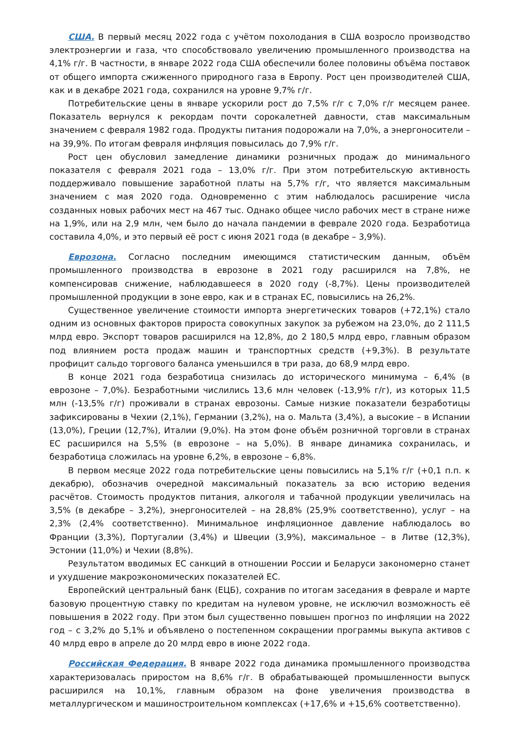США. В первый месяц 2022 года с учётом похолодания в США возросло производство электроэнергии и газа, что способствовало увеличению промышленного производства на 4,1% г/г. В частности, в январе 2022 года США обеспечили более половины объёма поставок от общего импорта сжиженного природного газа в Европу. Рост цен производителей США, как и в декабре 2021 года, сохранился на уровне 9,7% г/г.
Потребительские цены в январе ускорили рост до 7,5% г/г с 7,0% г/г месяцем ранее. Показатель вернулся к рекордам почти сорокалетней давности, став максимальным значением с февраля 1982 года. Продукты питания подорожали на 7,0%, а энергоносители – на 39,9%. По итогам февраля инфляция повысилась до 7,9% г/г.
Рост цен обусловил замедление динамики розничных продаж до минимального показателя с февраля 2021 года – 13,0% г/г. При этом потребительскую активность поддерживало повышение заработной платы на 5,7% г/г, что является максимальным значением с мая 2020 года. Одновременно с этим наблюдалось расширение числа созданных новых рабочих мест на 467 тыс. Однако общее число рабочих мест в стране ниже на 1,9%, или на 2,9 млн, чем было до начала пандемии в феврале 2020 года. Безработица составила 4,0%, и это первый её рост с июня 2021 года (в декабре – 3,9%).
Еврозона. Согласно последним имеющимся статистическим данным, объём промышленного производства в еврозоне в 2021 году расширился на 7,8%, не компенсировав снижение, наблюдавшееся в 2020 году (-8,7%). Цены производителей промышленной продукции в зоне евро, как и в странах ЕС, повысились на 26,2%.
Существенное увеличение стоимости импорта энергетических товаров (+72,1%) стало одним из основных факторов прироста совокупных закупок за рубежом на 23,0%, до 2 111,5 млрд евро. Экспорт товаров расширился на 12,8%, до 2 180,5 млрд евро, главным образом под влиянием роста продаж машин и транспортных средств (+9,3%). В результате профицит сальдо торгового баланса уменьшился в три раза, до 68,9 млрд евро.
В конце 2021 года безработица снизилась до исторического минимума – 6,4% (в еврозоне – 7,0%). Безработными числились 13,6 млн человек (-13,9% г/г), из которых 11,5 млн (-13,5% г/г) проживали в странах еврозоны. Самые низкие показатели безработицы зафиксированы в Чехии (2,1%), Германии (3,2%), на о. Мальта (3,4%), а высокие – в Испании (13,0%), Греции (12,7%), Италии (9,0%). На этом фоне объём розничной торговли в странах ЕС расширился на 5,5% (в еврозоне – на 5,0%). В январе динамика сохранилась, и безработица сложилась на уровне 6,2%, в еврозоне – 6,8%.
В первом месяце 2022 года потребительские цены повысились на 5,1% г/г (+0,1 п.п. к декабрю), обозначив очередной максимальный показатель за всю историю ведения расчётов. Стоимость продуктов питания, алкоголя и табачной продукции увеличилась на 3,5% (в декабре – 3,2%), энергоносителей – на 28,8% (25,9% соответственно), услуг – на 2,3% (2,4% соответственно). Минимальное инфляционное давление наблюдалось во Франции (3,3%), Португалии (3,4%) и Швеции (3,9%), максимальное – в Литве (12,3%), Эстонии (11,0%) и Чехии (8,8%).
Результатом вводимых ЕС санкций в отношении России и Беларуси закономерно станет и ухудшение макроэкономических показателей ЕС.
Европейский центральный банк (ЕЦБ), сохранив по итогам заседания в феврале и марте базовую процентную ставку по кредитам на нулевом уровне, не исключил возможность её повышения в 2022 году. При этом был существенно повышен прогноз по инфляции на 2022 год – с 3,2% до 5,1% и объявлено о постепенном сокращении программы выкупа активов с 40 млрд евро в апреле до 20 млрд евро в июне 2022 года.
Российская Федерация. В январе 2022 года динамика промышленного производства характеризовалась приростом на 8,6% г/г. В обрабатывающей промышленности выпуск расширился на 10,1%, главным образом на фоне увеличения производства в металлургическом и машиностроительном комплексах (+17,6% и +15,6% соответственно).